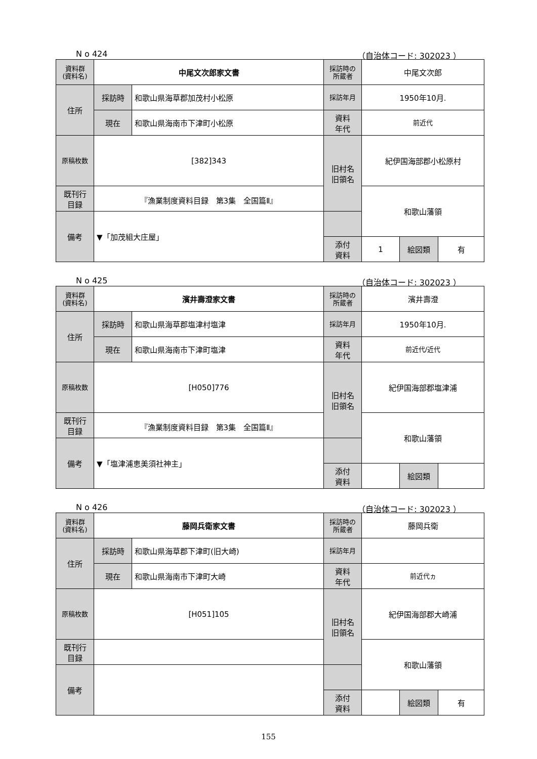N o 424 （自治体コード: 302023 ）
| 資料群 (資料名) | 中尾文次郎家文書 | | 採訪時の 所蔵者 | 中尾文次郎 | | |
| 住所 | 採訪時 | 和歌山県海草郡加茂村小松原 | 採訪年月 | 1950年10月. | | |
| | 現在 | 和歌山県海南市下津町小松原 | 資料 年代 | 前近代 | | |
| 原稿枚数 | [382]343 | | 旧村名 旧領名 | 紀伊国海部郡小松原村 | | |
| 既刊行 目録 | 『漁業制度資料目録 第3集 全国篇Ⅱ』 | | | 和歌山藩領 | | |
| 備考 | ▼「加茂組大庄屋」 | | | | | |
| | | | 添付 資料 | 1 | 絵図類 | 有 |
N o 425 （自治体コード: 302023 ）
| 資料群 (資料名) | 濱井壽澄家文書 | | 採訪時の 所蔵者 | 濱井壽澄 | | |
| 住所 | 採訪時 | 和歌山県海草郡塩津村塩津 | 採訪年月 | 1950年10月. | | |
| | 現在 | 和歌山県海南市下津町塩津 | 資料 年代 | 前近代/近代 | | |
| 原稿枚数 | [H050]776 | | 旧村名 旧領名 | 紀伊国海部郡塩津浦 | | |
| 既刊行 目録 | 『漁業制度資料目録 第3集 全国篇Ⅱ』 | | | 和歌山藩領 | | |
| 備考 | ▼「塩津浦恵美須社神主」 | | | | | |
| | | | 添付 資料 | | 絵図類 | |
N o 426 （自治体コード: 302023 ）
| 資料群 (資料名) | 藤岡兵衛家文書 | | 採訪時の 所蔵者 | 藤岡兵衛 | | |
| 住所 | 採訪時 | 和歌山県海草郡下津町(旧大崎) | 採訪年月 | | | |
| | 現在 | 和歌山県海南市下津町大崎 | 資料 年代 | 前近代ヵ | | |
| 原稿枚数 | [H051]105 | | 旧村名 旧領名 | 紀伊国海部郡大崎浦 | | |
| 既刊行 目録 | | | | 和歌山藩領 | | |
| 備考 | | | | | | |
| | | | 添付 資料 | | 絵図類 | 有 |
155